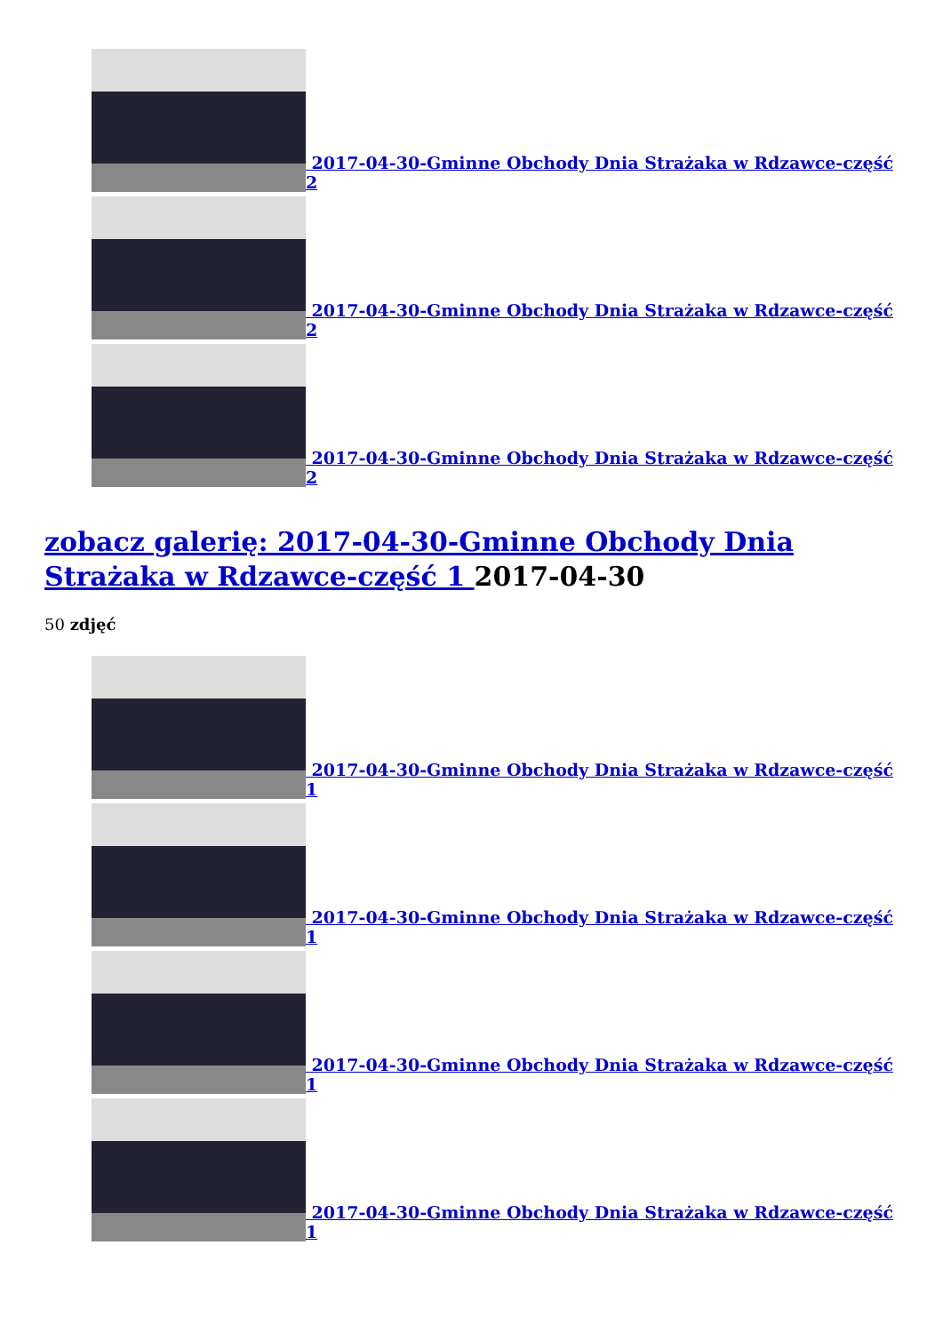2017-04-30-Gminne Obchody Dnia Strażaka w Rdzawce-część 2
2017-04-30-Gminne Obchody Dnia Strażaka w Rdzawce-część 2
2017-04-30-Gminne Obchody Dnia Strażaka w Rdzawce-część 2
zobacz galerię: 2017-04-30-Gminne Obchody Dnia Strażaka w Rdzawce-część 1 2017-04-30
50 zdjęć
2017-04-30-Gminne Obchody Dnia Strażaka w Rdzawce-część 1
2017-04-30-Gminne Obchody Dnia Strażaka w Rdzawce-część 1
2017-04-30-Gminne Obchody Dnia Strażaka w Rdzawce-część 1
2017-04-30-Gminne Obchody Dnia Strażaka w Rdzawce-część 1